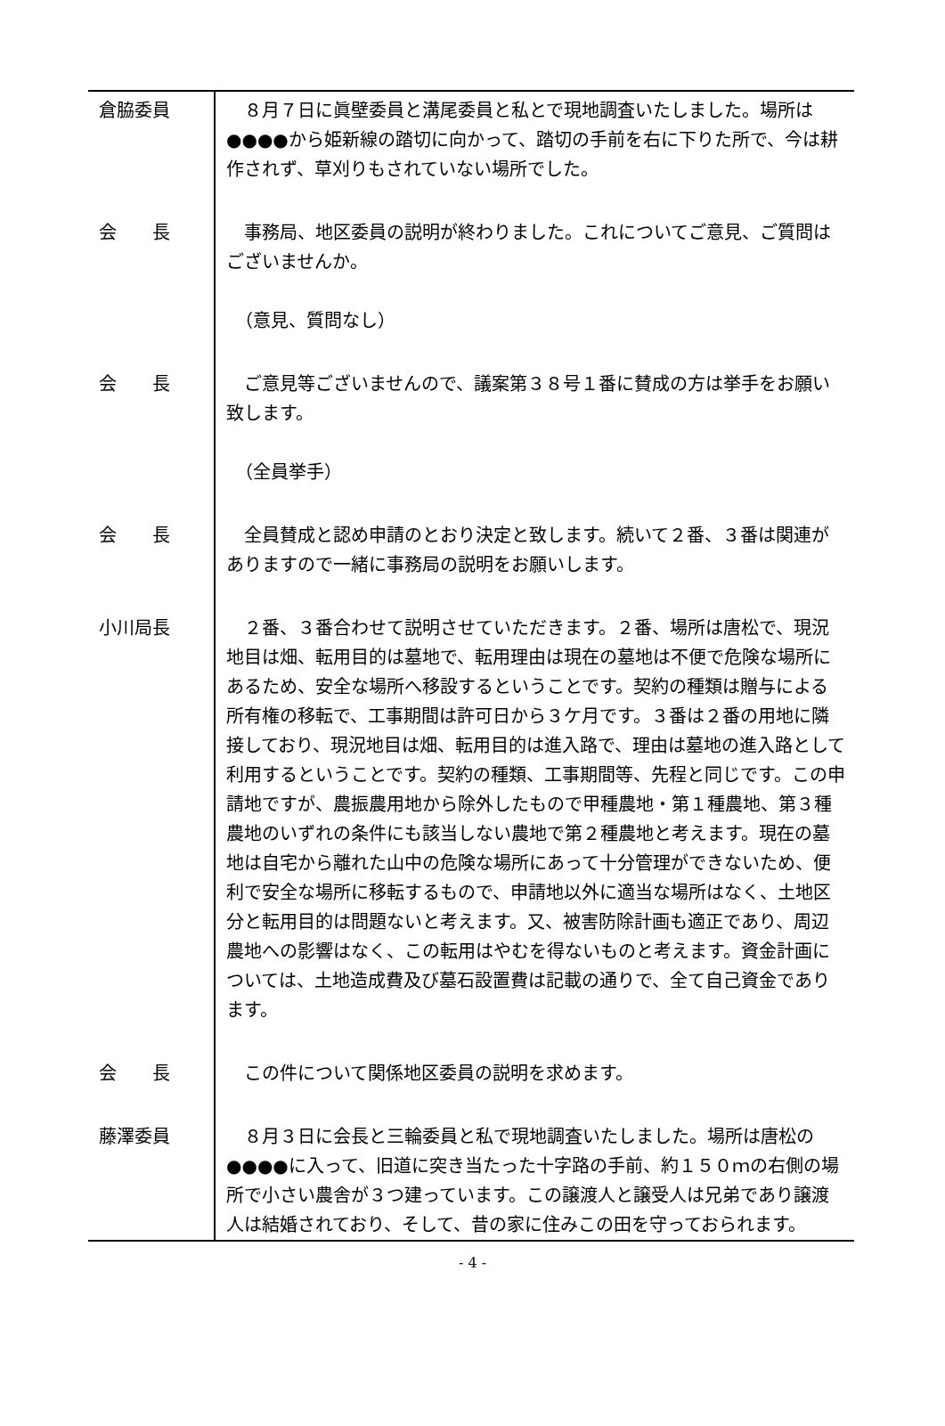倉脇委員 　８月７日に眞壁委員と溝尾委員と私とで現地調査いたしました。場所は●●●●から姫新線の踏切に向かって、踏切の手前を右に下りた所で、今は耕作されず、草刈りもされていない場所でした。
会　　長 　事務局、地区委員の説明が終わりました。これについてご意見、ご質問はございませんか。
　（意見、質問なし）
会　　長 　ご意見等ございませんので、議案第３８号１番に賛成の方は挙手をお願い致します。
　（全員挙手）
会　　長 　全員賛成と認め申請のとおり決定と致します。続いて２番、３番は関連がありますので一緒に事務局の説明をお願いします。
小川局長 　２番、３番合わせて説明させていただきます。２番、場所は唐松で、現況地目は畑、転用目的は墓地で、転用理由は現在の墓地は不便で危険な場所にあるため、安全な場所へ移設するということです。契約の種類は贈与による所有権の移転で、工事期間は許可日から３ケ月です。３番は２番の用地に隣接しており、現況地目は畑、転用目的は進入路で、理由は墓地の進入路として利用するということです。契約の種類、工事期間等、先程と同じです。この申請地ですが、農振農用地から除外したもので甲種農地・第１種農地、第３種農地のいずれの条件にも該当しない農地で第２種農地と考えます。現在の墓地は自宅から離れた山中の危険な場所にあって十分管理ができないため、便利で安全な場所に移転するもので、申請地以外に適当な場所はなく、土地区分と転用目的は問題ないと考えます。又、被害防除計画も適正であり、周辺農地への影響はなく、この転用はやむを得ないものと考えます。資金計画については、土地造成費及び墓石設置費は記載の通りで、全て自己資金であります。
会　　長 　この件について関係地区委員の説明を求めます。
藤澤委員 　８月３日に会長と三輪委員と私で現地調査いたしました。場所は唐松の●●●●に入って、旧道に突き当たった十字路の手前、約１５０ｍの右側の場所で小さい農舎が３つ建っています。この譲渡人と譲受人は兄弟であり譲渡人は結婚されており、そして、昔の家に住みこの田を守っておられます。
- 4 -